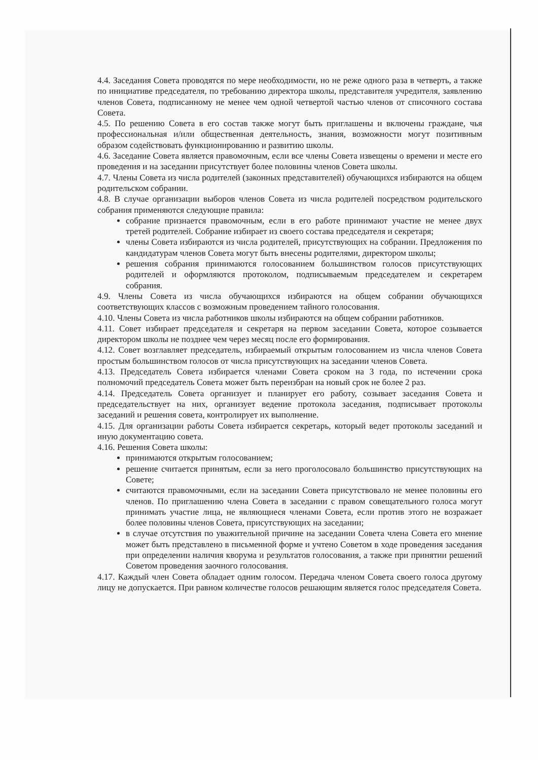4.4. Заседания Совета проводятся по мере необходимости, но не реже одного раза в четверть, а также по инициативе председателя, по требованию директора школы, представителя учредителя, заявлению членов Совета, подписанному не менее чем одной четвертой частью членов от списочного состава Совета.
4.5. По решению Совета в его состав также могут быть приглашены и включены граждане, чья профессиональная и/или общественная деятельность, знания, возможности могут позитивным образом содействовать функционированию и развитию школы.
4.6. Заседание Совета является правомочным, если все члены Совета извещены о времени и месте его проведения и на заседании присутствует более половины членов Совета школы.
4.7. Члены Совета из числа родителей (законных представителей) обучающихся избираются на общем родительском собрании.
4.8. В случае организации выборов членов Совета из числа родителей посредством родительского собрания применяются следующие правила:
собрание признается правомочным, если в его работе принимают участие не менее двух третей родителей. Собрание избирает из своего состава председателя и секретаря;
члены Совета избираются из числа родителей, присутствующих на собрании. Предложения по кандидатурам членов Совета могут быть внесены родителями, директором школы;
решения собрания принимаются голосованием большинством голосов присутствующих родителей и оформляются протоколом, подписываемым председателем и секретарем собрания.
4.9. Члены Совета из числа обучающихся избираются на общем собрании обучающихся соответствующих классов с возможным проведением тайного голосования.
4.10. Члены Совета из числа работников школы избираются на общем собрании работников.
4.11. Совет избирает председателя и секретаря на первом заседании Совета, которое созывается директором школы не позднее чем через месяц после его формирования.
4.12. Совет возглавляет председатель, избираемый открытым голосованием из числа членов Совета простым большинством голосов от числа присутствующих на заседании членов Совета.
4.13. Председатель Совета избирается членами Совета сроком на 3 года, по истечении срока полномочий председатель Совета может быть переизбран на новый срок не более 2 раз.
4.14. Председатель Совета организует и планирует его работу, созывает заседания Совета и председательствует на них, организует ведение протокола заседания, подписывает протоколы заседаний и решения совета, контролирует их выполнение.
4.15. Для организации работы Совета избирается секретарь, который ведет протоколы заседаний и иную документацию совета.
4.16. Решения Совета школы:
принимаются открытым голосованием;
решение считается принятым, если за него проголосовало большинство присутствующих на Совете;
считаются правомочными, если на заседании Совета присутствовало не менее половины его членов. По приглашению члена Совета в заседании с правом совещательного голоса могут принимать участие лица, не являющиеся членами Совета, если против этого не возражает более половины членов Совета, присутствующих на заседании;
в случае отсутствия по уважительной причине на заседании Совета члена Совета его мнение может быть представлено в письменной форме и учтено Советом в ходе проведения заседания при определении наличия кворума и результатов голосования, а также при принятии решений Советом проведения заочного голосования.
4.17. Каждый член Совета обладает одним голосом. Передача членом Совета своего голоса другому лицу не допускается. При равном количестве голосов решающим является голос председателя Совета.